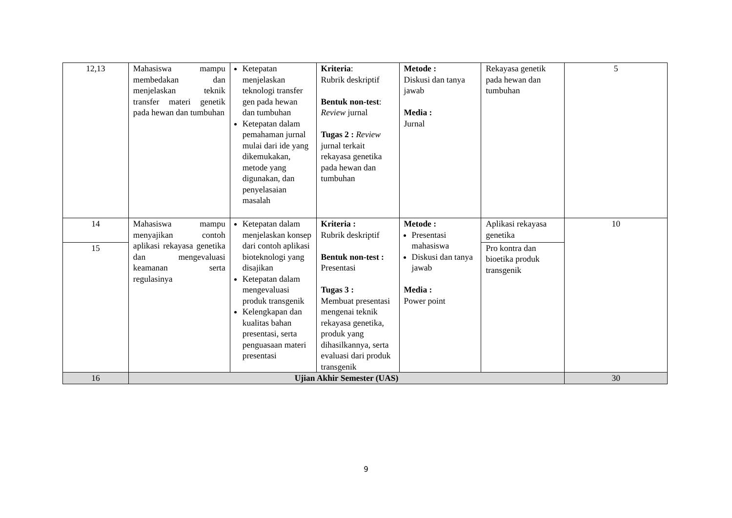| 12,13 | Mahasiswa mampu membedakan dan menjelaskan teknik transfer materi genetik pada hewan dan tumbuhan | Ketepatan menjelaskan teknologi transfer gen pada hewan dan tumbuhan Ketepatan dalam pemahaman jurnal mulai dari ide yang dikemukakan, metode yang digunakan, dan penyelasaian masalah | Kriteria : Rubrik deskriptif Bentuk non-test : Review jurnal Tugas 2 : Review jurnal terkait rekayasa genetika pada hewan dan tumbuhan | Metode : Diskusi dan tanya jawab Media : Jurnal | Rekayasa genetik pada hewan dan tumbuhan | 5 |
| 14 | Mahasiswa mampu menyajikan contoh aplikasi rekayasa genetika dan mengevaluasi keamanan serta regulasinya | Ketepatan dalam menjelaskan konsep dari contoh aplikasi bioteknologi yang disajikan Ketepatan dalam mengevaluasi produk transgenik Kelengkapan dan kualitas bahan presentasi, serta penguasaan materi presentasi | Kriteria : Rubrik deskriptif Bentuk non-test : Presentasi Tugas 3 : Membuat presentasi mengenai teknik rekayasa genetika, produk yang dihasilkannya, serta evaluasi dari produk transgenik | Metode : Presentasi mahasiswa Diskusi dan tanya jawab Media : Power point | Aplikasi rekayasa genetika | 10 |
| 15 | | | | | Pro kontra dan bioetika produk transgenik | |
| 16 | Ujian Akhir Semester (UAS) | | | | | 30 |
9